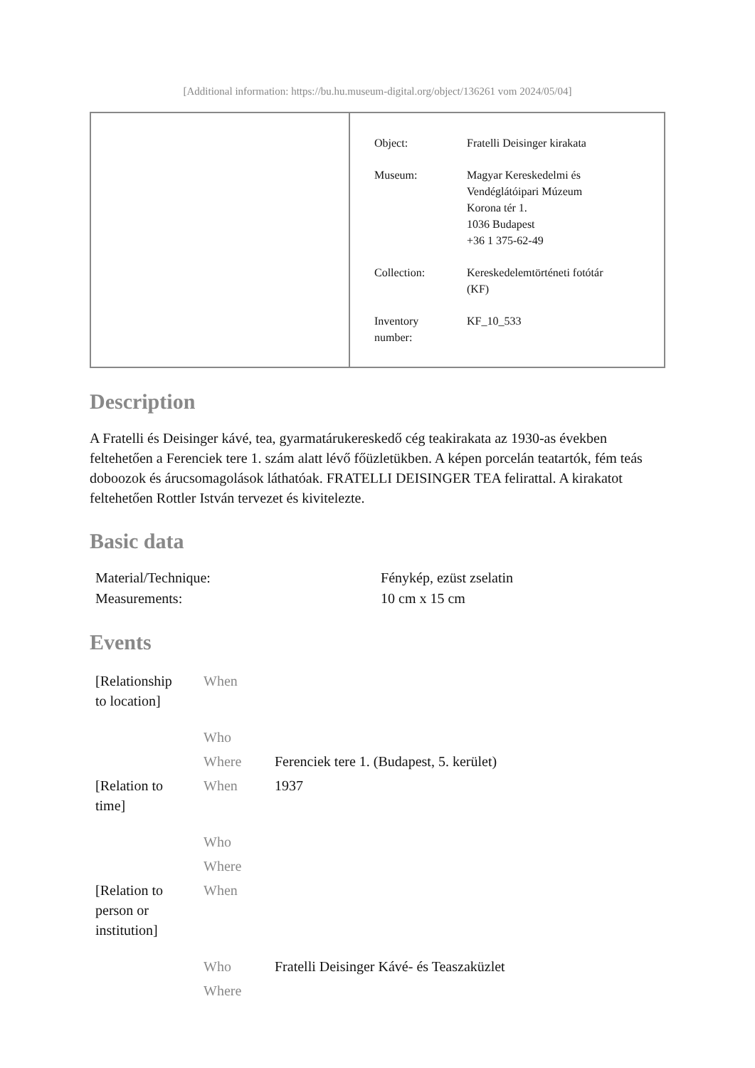[Additional information: https://bu.hu.museum-digital.org/object/136261 vom 2024/05/04]
| Object: | Fratelli Deisinger kirakata |
| Museum: | Magyar Kereskedelmi és Vendéglátóipari Múzeum Korona tér 1. 1036 Budapest +36 1 375-62-49 |
| Collection: | Kereskedelemtörténeti fotótár (KF) |
| Inventory number: | KF_10_533 |
Description
A Fratelli és Deisinger kávé, tea, gyarmatárukereskedő cég teakirakata az 1930-as években feltehetően a Ferenciek tere 1. szám alatt lévő főüzletükben. A képen porcelán teatartók, fém teás doboozok és árucsomagolások láthatóak. FRATELLI DEISINGER TEA felirattal. A kirakatot feltehetően Rottler István tervezet és kivitelezte.
Basic data
| Material/Technique: | Fénykép, ezüst zselatin |
| Measurements: | 10 cm x 15 cm |
Events
| [Relationship to location] | When | |
| | Who | |
| | Where | Ferenciek tere 1. (Budapest, 5. kerület) |
| [Relation to time] | When | 1937 |
| | Who | |
| | Where | |
| [Relation to person or institution] | When | |
| | Who | Fratelli Deisinger Kávé- és Teaszaküzlet |
| | Where | |